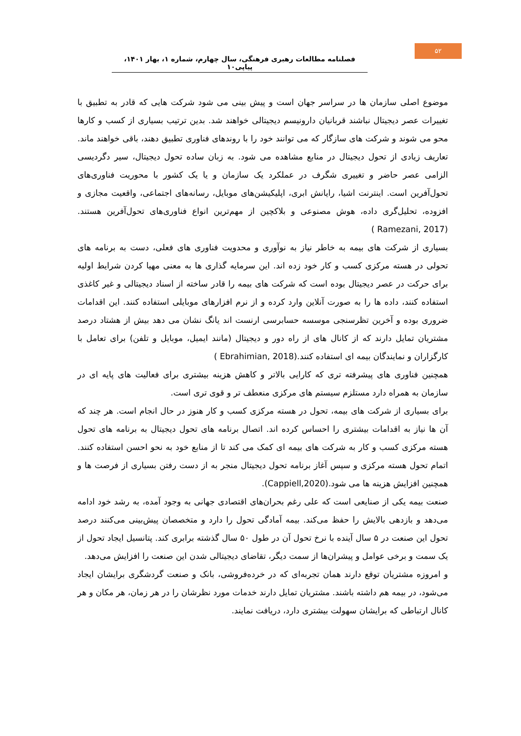۵۲
فصلنامه مطالعات رهبری فرهنگی، سال چهارم، شماره ۱، بهار ۱۴۰۱، پیاپی۱۰
موضوع اصلی سازمان ها در سراسر جهان است و پیش بینی می شود شرکت هایی که قادر به تطبیق با تغییرات عصر دیجیتال نباشند قربانیان دارونیسم دیجیتالی خواهند شد. بدین ترتیب بسیاری از کسب و کارها محو می شوند و شرکت های سازگار که می توانند خود را با روندهای فناوری تطبیق دهند، باقی خواهند ماند. تعاریف زیادی از تحول دیجیتال در منابع مشاهده می شود. به زبان ساده تحول دیجیتال، سیر دگردیسی الزامی عصر حاضر و تغییری شگرف در عملکرد یک سازمان و یا یک کشور با محوریت فناوری‌های تحول‌آفرین است. اینترنت اشیا، رایانش ابری، اپلیکیشن‌های موبایل، رسانه‌های اجتماعی، واقعیت مجازی و افزوده، تحلیل‌گری داده، هوش مصنوعی و بلاکچین از مهم‌ترین انواع فناوری‌های تحول‌آفرین هستند.(Ramezani, 2017 )
بسیاری از شرکت های بیمه به خاطر نیاز به نوآوری و محدویت فناوری های فعلی، دست به برنامه های تحولی در هسته مرکزی کسب و کار خود زده اند. این سرمایه گذاری ها به معنی مهیا کردن شرایط اولیه برای حرکت در عصر دیجیتال بوده است که شرکت های بیمه را قادر ساخته از اسناد دیجیتالی و غیر کاغذی استفاده کنند، داده ها را به صورت آنلاین وارد کرده و از نرم افزارهای موبایلی استفاده کنند. این اقدامات ضروری بوده و آخرین تظرسنجی موسسه حسابرسی ارنست اند یانگ نشان می دهد بیش از هشتاد درصد مشتریان تمایل دارند که از کانال های از راه دور و دیجیتال (مانند ایمیل، موبایل و تلفن) برای تعامل با کارگزاران و نمایندگان بیمه ای استفاده کنند.(Ebrahimian, 2018 )
همچنین فناوری های پیشرفته تری که کارایی بالاتر و کاهش هزینه بیشتری برای فعالیت های پایه ای در سازمان به همراه دارد مستلزم سیستم های مرکزی منعطف تر و قوی تری است.
برای بسیاری از شرکت های بیمه، تحول در هسته مرکزی کسب و کار هنوز در حال انجام است. هر چند که آن ها نیاز به اقدامات بیشتری را احساس کرده اند. اتصال برنامه های تحول دیجیتال به برنامه های تحول هسته مرکزی کسب و کار به شرکت های بیمه ای کمک می کند تا از منابع خود به نحو احسن استفاده کنند. اتمام تحول هسته مرکزی و سپس آغاز برنامه تحول دیجیتال منجر به از دست رفتن بسیاری از فرصت ها و همچنین افزایش هزینه ها می شود.(Cappiell,2020).
صنعت بیمه یکی از صنایعی است که علی رغم بحران‌های اقتصادی جهانی به وجود آمده، به رشد خود ادامه می‌دهد و بازدهی بالایش را حفظ می‌کند. بیمه آمادگی تحول را دارد و متخصصان پیش‌بینی می‌کنند درصد تحول این صنعت در ۵ سال آینده با نرخ تحول آن در طول ۵۰ سال گذشته برابری کند. پتانسیل ایجاد تحول از یک سمت و برخی عوامل و پیشران‌ها از سمت دیگر، تقاضای دیجیتالی شدن این صنعت را افزایش می‌دهد.
و امروزه مشتریان توقع دارند همان تجربه‌ای که در خرده‌فروشی، بانک و صنعت گردشگری برایشان ایجاد می‌شود، در بیمه هم داشته باشند. مشتریان تمایل دارند خدمات مورد نظرشان را در هر زمان، هر مکان و هر کانال ارتباطی که برایشان سهولت بیشتری دارد، دریافت نمایند.